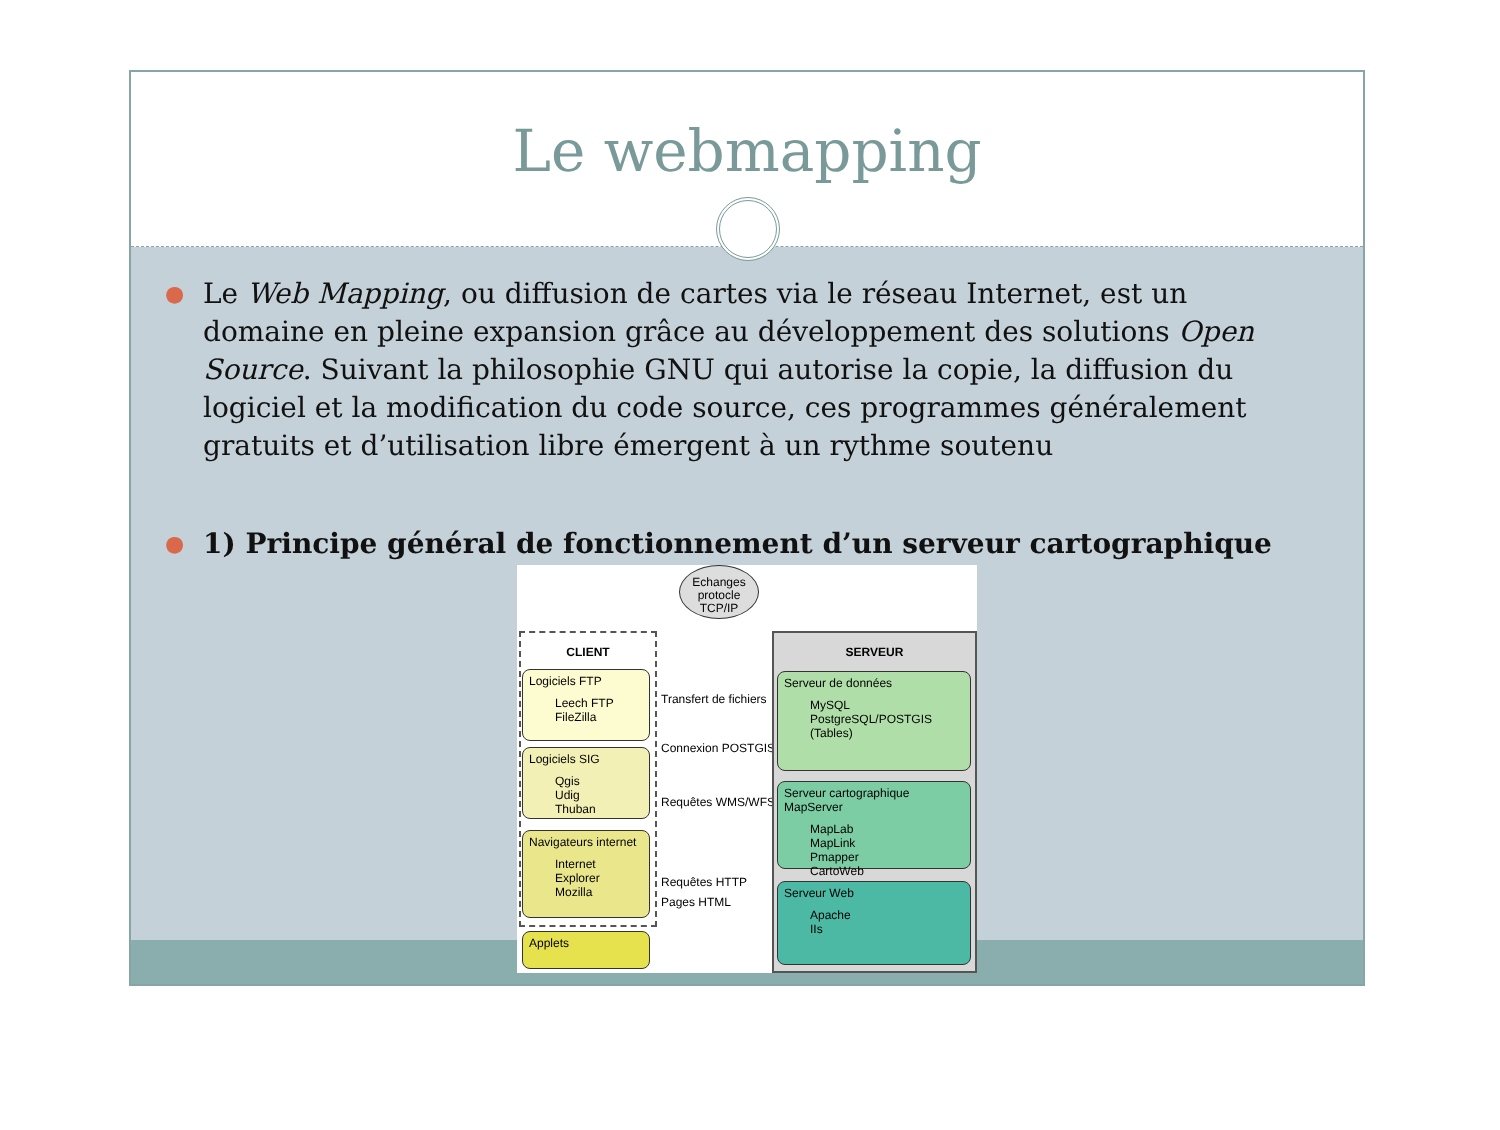Le webmapping
● Le Web Mapping, ou diffusion de cartes via le réseau Internet, est un domaine en pleine expansion grâce au développement des solutions Open Source. Suivant la philosophie GNU qui autorise la copie, la diffusion du logiciel et la modification du code source, ces programmes généralement gratuits et d’utilisation libre émergent à un rythme soutenu
● 1) Principe général de fonctionnement d’un serveur cartographique
Echanges protocle TCP/IP
CLIENT
Logiciels FTP
Leech FTP
FileZilla
Logiciels SIG
Qgis
Udig
Thuban
Navigateurs internet
Internet Explorer
Mozilla
Applets
Transfert de fichiers
Connexion POSTGIS
Requêtes WMS/WFS
Requêtes HTTP
Pages HTML
SERVEUR
Serveur de données
MySQL
PostgreSQL/POSTGIS
(Tables)
Serveur cartographique MapServer
MapLab
MapLink
Pmapper
CartoWeb
Serveur Web
Apache
IIs